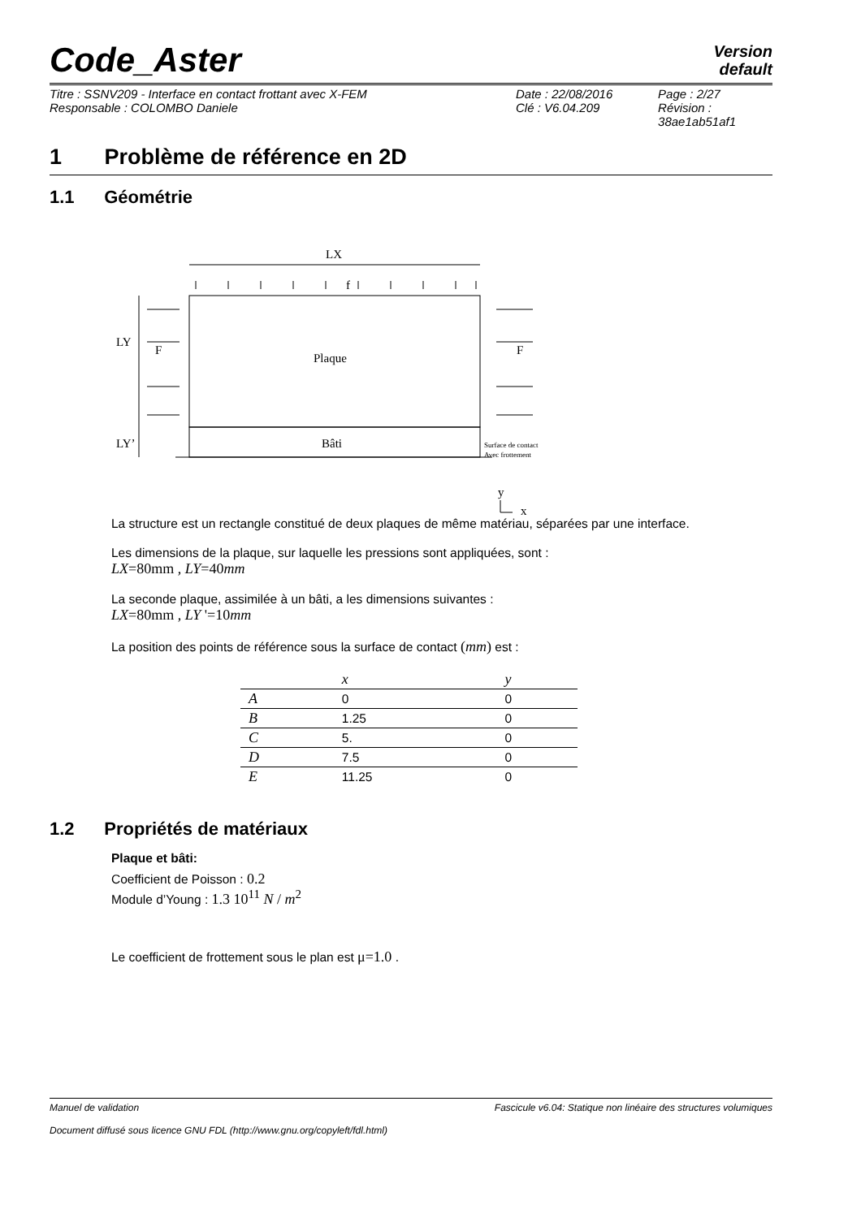Code_Aster
Version
default
| Titre : SSNV209 - Interface en contact frottant avec X-FEM | Date : 22/08/2016 | Page : 2/27 |
| Responsable : COLOMBO Daniele | Clé : V6.04.209 | Révision : 38ae1ab51af1 |
1 Problème de référence en 2D
1.1 Géométrie
LX
f
Plaque
Bâti
LY
LY’
F
F
Surface de contact
Avec frottement
y
x
La structure est un rectangle constitué de deux plaques de même matériau, séparées par une interface.
Les dimensions de la plaque, sur laquelle les pressions sont appliquées, sont :
LX=80mm , LY=40mm
La seconde plaque, assimilée à un bâti, a les dimensions suivantes :
LX=80mm , LY '=10mm
La position des points de référence sous la surface de contact (mm) est :
| | x | y |
| --- | --- | --- |
| A | 0 | 0 |
| B | 1.25 | 0 |
| C | 5. | 0 |
| D | 7.5 | 0 |
| E | 11.25 | 0 |
1.2 Propriétés de matériaux
Plaque et bâti:
Coefficient de Poisson : 0.2
Module d’Young : 1.3 10<sup>11</sup> N / m<sup>2</sup>
Le coefficient de frottement sous le plan est μ=1.0 .
Manuel de validation Fascicule v6.04: Statique non linéaire des structures volumiques
Document diffusé sous licence GNU FDL (http://www.gnu.org/copyleft/fdl.html)